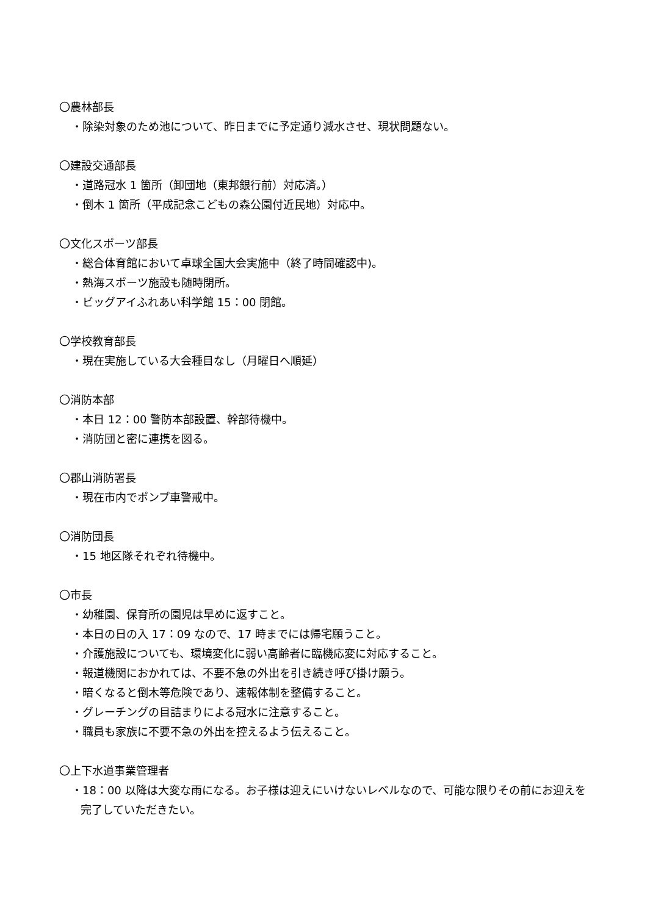〇農林部長
・除染対象のため池について、昨日までに予定通り減水させ、現状問題ない。
〇建設交通部長
・道路冠水 1 箇所（卸団地（東邦銀行前）対応済。）
・倒木 1 箇所（平成記念こどもの森公園付近民地）対応中。
〇文化スポーツ部長
・総合体育館において卓球全国大会実施中（終了時間確認中)。
・熱海スポーツ施設も随時閉所。
・ビッグアイふれあい科学館 15：00 閉館。
〇学校教育部長
・現在実施している大会種目なし（月曜日へ順延）
〇消防本部
・本日 12：00 警防本部設置、幹部待機中。
・消防団と密に連携を図る。
〇郡山消防署長
・現在市内でポンプ車警戒中。
〇消防団長
・15 地区隊それぞれ待機中。
〇市長
・幼稚園、保育所の園児は早めに返すこと。
・本日の日の入 17：09 なので、17 時までには帰宅願うこと。
・介護施設についても、環境変化に弱い高齢者に臨機応変に対応すること。
・報道機関におかれては、不要不急の外出を引き続き呼び掛け願う。
・暗くなると倒木等危険であり、速報体制を整備すること。
・グレーチングの目詰まりによる冠水に注意すること。
・職員も家族に不要不急の外出を控えるよう伝えること。
〇上下水道事業管理者
・18：00 以降は大変な雨になる。お子様は迎えにいけないレベルなので、可能な限りその前にお迎えを完了していただきたい。